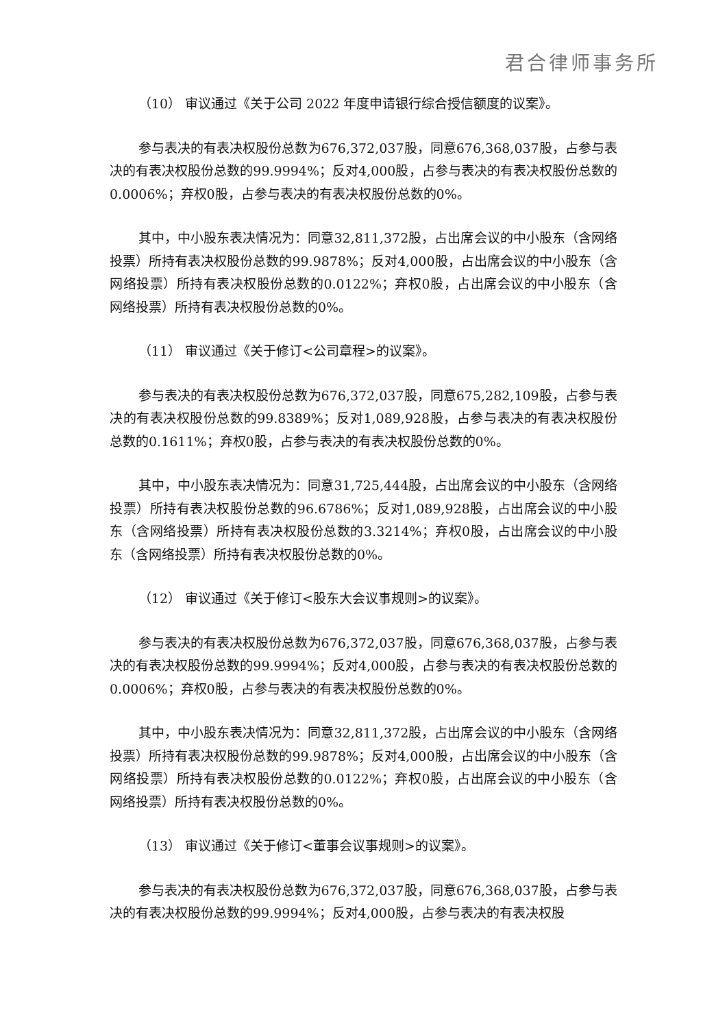君合律师事务所
（10） 审议通过《关于公司 2022 年度申请银行综合授信额度的议案》。
参与表决的有表决权股份总数为676,372,037股，同意676,368,037股，占参与表决的有表决权股份总数的99.9994%；反对4,000股，占参与表决的有表决权股份总数的0.0006%；弃权0股，占参与表决的有表决权股份总数的0%。
其中，中小股东表决情况为：同意32,811,372股，占出席会议的中小股东（含网络投票）所持有表决权股份总数的99.9878%；反对4,000股，占出席会议的中小股东（含网络投票）所持有表决权股份总数的0.0122%；弃权0股，占出席会议的中小股东（含网络投票）所持有表决权股份总数的0%。
（11） 审议通过《关于修订<公司章程>的议案》。
参与表决的有表决权股份总数为676,372,037股，同意675,282,109股，占参与表决的有表决权股份总数的99.8389%；反对1,089,928股，占参与表决的有表决权股份总数的0.1611%；弃权0股，占参与表决的有表决权股份总数的0%。
其中，中小股东表决情况为：同意31,725,444股，占出席会议的中小股东（含网络投票）所持有表决权股份总数的96.6786%；反对1,089,928股，占出席会议的中小股东（含网络投票）所持有表决权股份总数的3.3214%；弃权0股，占出席会议的中小股东（含网络投票）所持有表决权股份总数的0%。
（12） 审议通过《关于修订<股东大会议事规则>的议案》。
参与表决的有表决权股份总数为676,372,037股，同意676,368,037股，占参与表决的有表决权股份总数的99.9994%；反对4,000股，占参与表决的有表决权股份总数的0.0006%；弃权0股，占参与表决的有表决权股份总数的0%。
其中，中小股东表决情况为：同意32,811,372股，占出席会议的中小股东（含网络投票）所持有表决权股份总数的99.9878%；反对4,000股，占出席会议的中小股东（含网络投票）所持有表决权股份总数的0.0122%；弃权0股，占出席会议的中小股东（含网络投票）所持有表决权股份总数的0%。
（13） 审议通过《关于修订<董事会议事规则>的议案》。
参与表决的有表决权股份总数为676,372,037股，同意676,368,037股，占参与表决的有表决权股份总数的99.9994%；反对4,000股，占参与表决的有表决权股